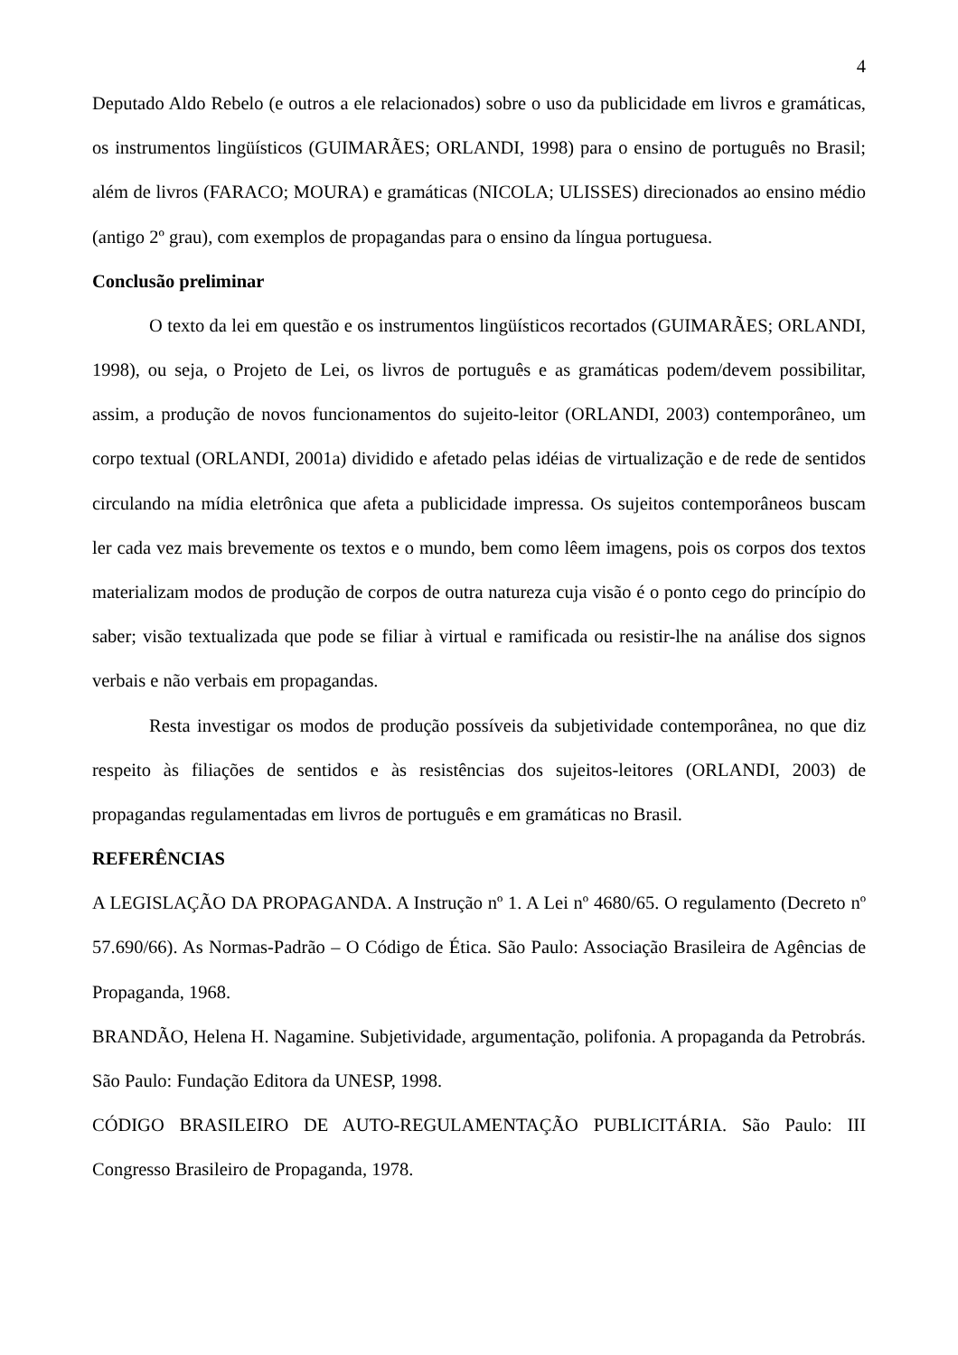4
Deputado Aldo Rebelo (e outros a ele relacionados) sobre o uso da publicidade em livros e gramáticas, os instrumentos lingüísticos (GUIMARÃES; ORLANDI, 1998) para o ensino de português no Brasil; além de livros (FARACO; MOURA) e gramáticas (NICOLA; ULISSES) direcionados ao ensino médio (antigo 2º grau), com exemplos de propagandas para o ensino da língua portuguesa.
Conclusão preliminar
O texto da lei em questão e os instrumentos lingüísticos recortados (GUIMARÃES; ORLANDI, 1998), ou seja, o Projeto de Lei, os livros de português e as gramáticas podem/devem possibilitar, assim, a produção de novos funcionamentos do sujeito-leitor (ORLANDI, 2003) contemporâneo, um corpo textual (ORLANDI, 2001a) dividido e afetado pelas idéias de virtualização e de rede de sentidos circulando na mídia eletrônica que afeta a publicidade impressa. Os sujeitos contemporâneos buscam ler cada vez mais brevemente os textos e o mundo, bem como lêem imagens, pois os corpos dos textos materializam modos de produção de corpos de outra natureza cuja visão é o ponto cego do princípio do saber; visão textualizada que pode se filiar à virtual e ramificada ou resistir-lhe na análise dos signos verbais e não verbais em propagandas.
Resta investigar os modos de produção possíveis da subjetividade contemporânea, no que diz respeito às filiações de sentidos e às resistências dos sujeitos-leitores (ORLANDI, 2003) de propagandas regulamentadas em livros de português e em gramáticas no Brasil.
REFERÊNCIAS
A LEGISLAÇÃO DA PROPAGANDA. A Instrução nº 1. A Lei nº 4680/65. O regulamento (Decreto nº 57.690/66). As Normas-Padrão – O Código de Ética. São Paulo: Associação Brasileira de Agências de Propaganda, 1968.
BRANDÃO, Helena H. Nagamine. Subjetividade, argumentação, polifonia. A propaganda da Petrobrás. São Paulo: Fundação Editora da UNESP, 1998.
CÓDIGO BRASILEIRO DE AUTO-REGULAMENTAÇÃO PUBLICITÁRIA. São Paulo: III Congresso Brasileiro de Propaganda, 1978.